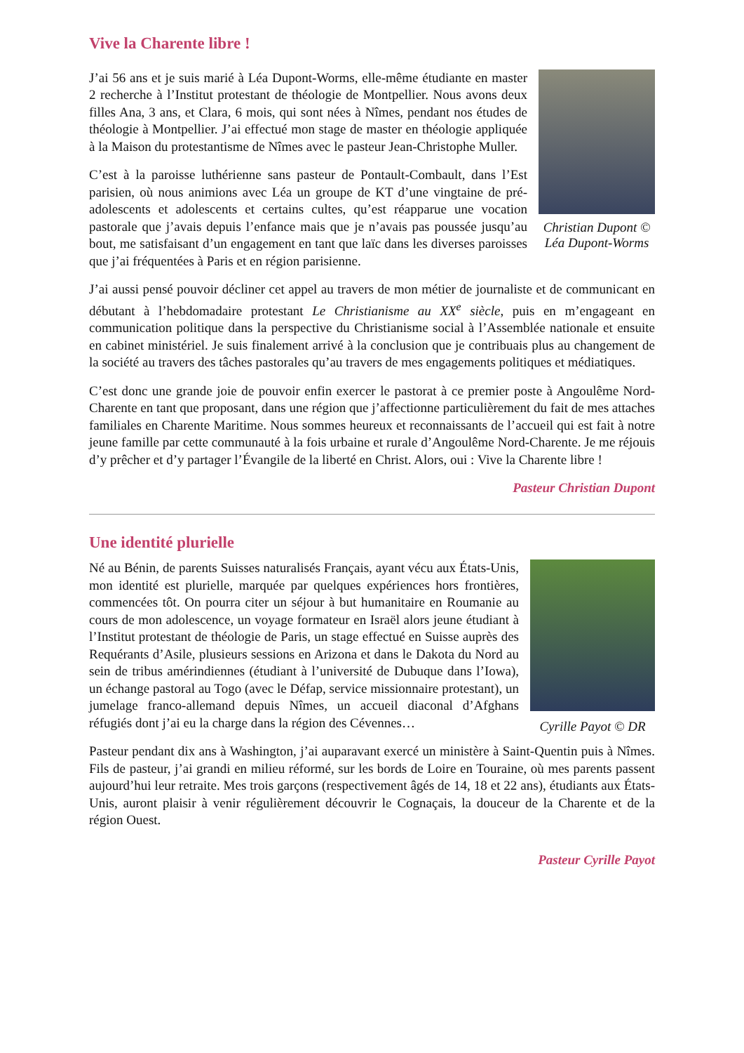Vive la Charente libre !
Christian Dupont ©
Léa Dupont-Worms
J’ai 56 ans et je suis marié à Léa Dupont-Worms, elle-même étudiante en master 2 recherche à l’Institut protestant de théologie de Montpellier. Nous avons deux filles Ana, 3 ans, et Clara, 6 mois, qui sont nées à Nîmes, pendant nos études de théologie à Montpellier. J’ai effectué mon stage de master en théologie appliquée à la Maison du protestantisme de Nîmes avec le pasteur Jean-Christophe Muller.
C’est à la paroisse luthérienne sans pasteur de Pontault-Combault, dans l’Est parisien, où nous animions avec Léa un groupe de KT d’une vingtaine de pré-adolescents et adolescents et certains cultes, qu’est réapparue une vocation pastorale que j’avais depuis l’enfance mais que je n’avais pas poussée jusqu’au bout, me satisfaisant d’un engagement en tant que laïc dans les diverses paroisses que j’ai fréquentées à Paris et en région parisienne.
J’ai aussi pensé pouvoir décliner cet appel au travers de mon métier de journaliste et de communicant en débutant à l’hebdomadaire protestant Le Christianisme au XX<sup>e</sup> siècle, puis en m’engageant en communication politique dans la perspective du Christianisme social à l’Assemblée nationale et ensuite en cabinet ministériel. Je suis finalement arrivé à la conclusion que je contribuais plus au changement de la société au travers des tâches pastorales qu’au travers de mes engagements politiques et médiatiques.
C’est donc une grande joie de pouvoir enfin exercer le pastorat à ce premier poste à Angoulême Nord-Charente en tant que proposant, dans une région que j’affectionne particulièrement du fait de mes attaches familiales en Charente Maritime. Nous sommes heureux et reconnaissants de l’accueil qui est fait à notre jeune famille par cette communauté à la fois urbaine et rurale d’Angoulême Nord-Charente. Je me réjouis d’y prêcher et d’y partager l’Évangile de la liberté en Christ. Alors, oui : Vive la Charente libre !
Pasteur Christian Dupont
Une identité plurielle
Cyrille Payot © DR
Né au Bénin, de parents Suisses naturalisés Français, ayant vécu aux États-Unis, mon identité est plurielle, marquée par quelques expériences hors frontières, commencées tôt. On pourra citer un séjour à but humanitaire en Roumanie au cours de mon adolescence, un voyage formateur en Israël alors jeune étudiant à l’Institut protestant de théologie de Paris, un stage effectué en Suisse auprès des Requérants d’Asile, plusieurs sessions en Arizona et dans le Dakota du Nord au sein de tribus amérindiennes (étudiant à l’université de Dubuque dans l’Iowa), un échange pastoral au Togo (avec le Défap, service missionnaire protestant), un jumelage franco-allemand depuis Nîmes, un accueil diaconal d’Afghans réfugiés dont j’ai eu la charge dans la région des Cévennes…
Pasteur pendant dix ans à Washington, j’ai auparavant exercé un ministère à Saint-Quentin puis à Nîmes. Fils de pasteur, j’ai grandi en milieu réformé, sur les bords de Loire en Touraine, où mes parents passent aujourd’hui leur retraite. Mes trois garçons (respectivement âgés de 14, 18 et 22 ans), étudiants aux États-Unis, auront plaisir à venir régulièrement découvrir le Cognaçais, la douceur de la Charente et de la région Ouest.
Pasteur Cyrille Payot